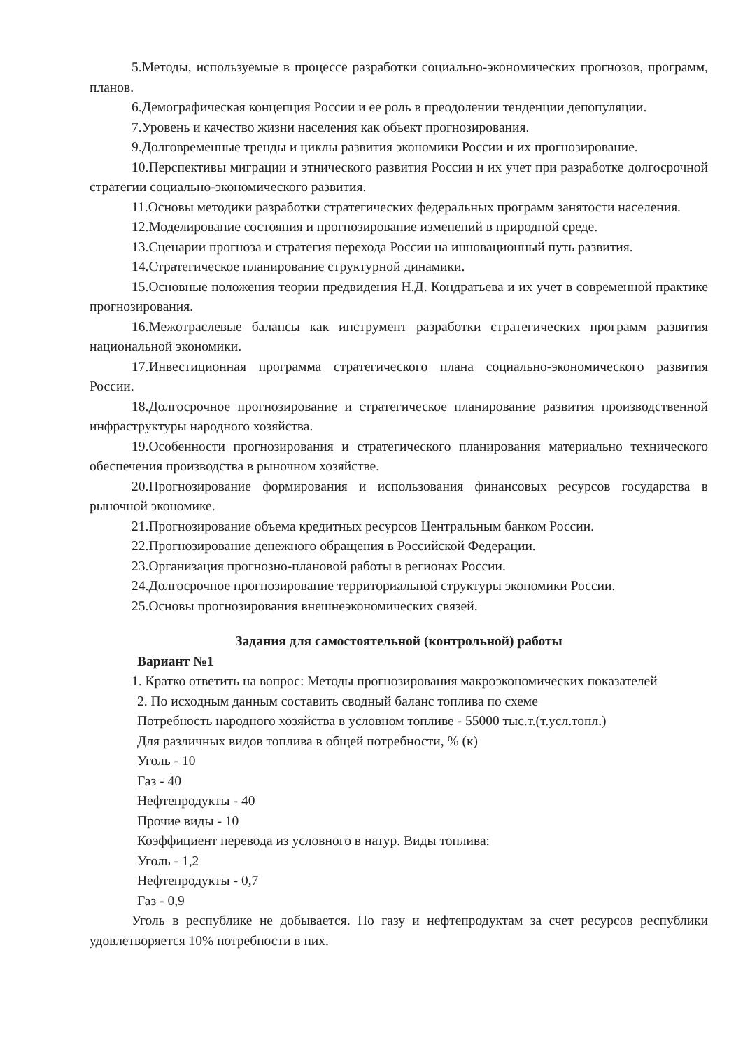5.Методы, используемые в процессе разработки социально-экономических прогнозов, программ, планов.
6.Демографическая концепция России и ее роль в преодолении тенденции депопуляции.
7.Уровень и качество жизни населения как объект прогнозирования.
9.Долговременные тренды и циклы развития экономики России и их прогнозирование.
10.Перспективы миграции и этнического развития России и их учет при разработке долгосрочной стратегии социально-экономического развития.
11.Основы методики разработки стратегических федеральных программ занятости населения.
12.Моделирование состояния и прогнозирование изменений в природной среде.
13.Сценарии прогноза и стратегия перехода России на инновационный путь развития.
14.Стратегическое планирование структурной динамики.
15.Основные положения теории предвидения Н.Д. Кондратьева и их учет в современной практике прогнозирования.
16.Межотраслевые балансы как инструмент разработки стратегических программ развития национальной экономики.
17.Инвестиционная программа стратегического плана социально-экономического развития России.
18.Долгосрочное прогнозирование и стратегическое планирование развития производственной инфраструктуры народного хозяйства.
19.Особенности прогнозирования и стратегического планирования материально технического обеспечения производства в рыночном хозяйстве.
20.Прогнозирование формирования и использования финансовых ресурсов государства в рыночной экономике.
21.Прогнозирование объема кредитных ресурсов Центральным банком России.
22.Прогнозирование денежного обращения в Российской Федерации.
23.Организация прогнозно-плановой работы в регионах России.
24.Долгосрочное прогнозирование территориальной структуры экономики России.
25.Основы прогнозирования внешнеэкономических связей.
Задания для самостоятельной (контрольной) работы
Вариант №1
1. Кратко ответить на вопрос: Методы прогнозирования макроэкономических показателей
2. По исходным данным составить сводный баланс топлива по схеме
Потребность народного хозяйства в условном топливе - 55000 тыс.т.(т.усл.топл.)
Для различных видов топлива в общей потребности, % (к)
Уголь - 10
Газ - 40
Нефтепродукты - 40
Прочие виды - 10
Коэффициент перевода из условного в натур. Виды топлива:
Уголь - 1,2
Нефтепродукты - 0,7
Газ - 0,9
Уголь в республике не добывается. По газу и нефтепродуктам за счет ресурсов республики удовлетворяется 10% потребности в них.